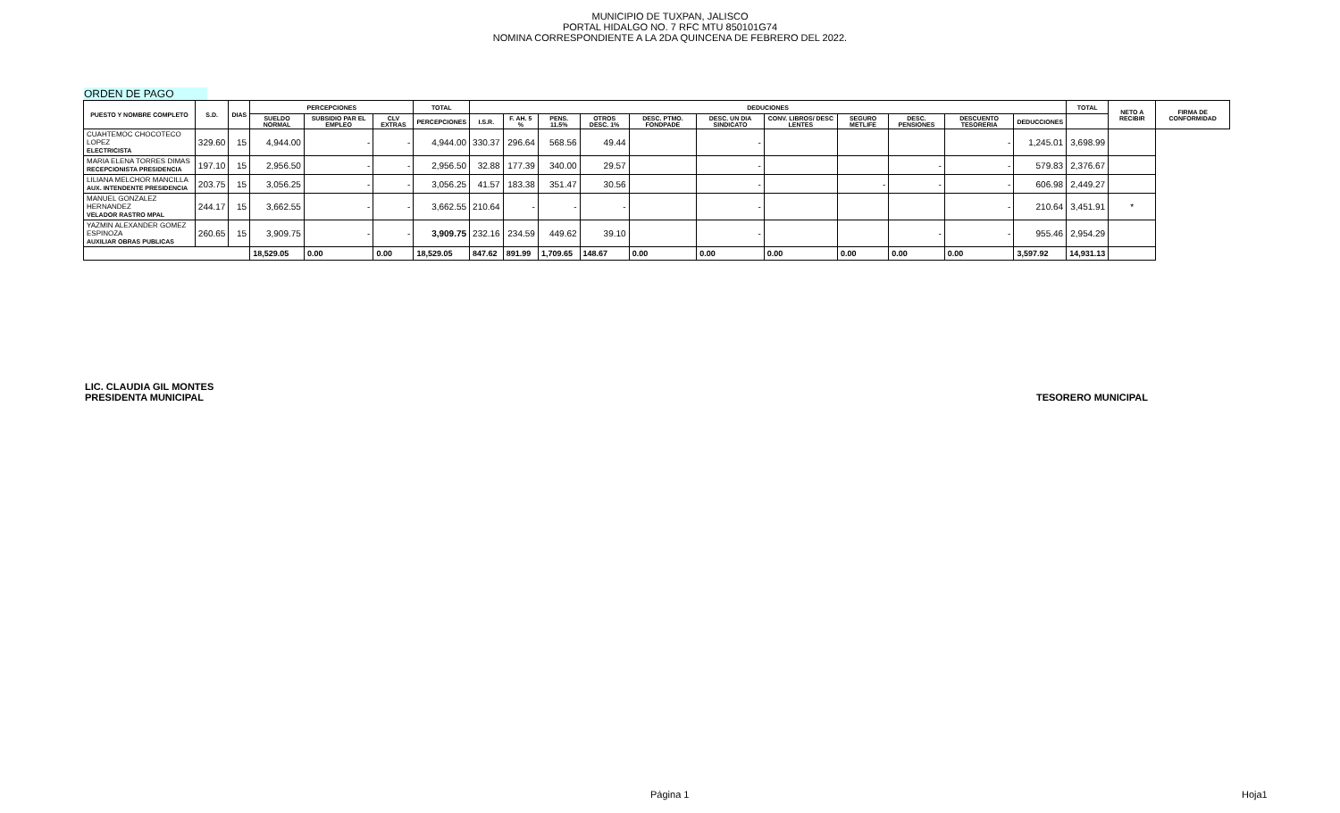MUNICIPIO DE TUXPAN, JALISCO
PORTAL HIDALGO NO. 7 RFC MTU 850101G74
NOMINA CORRESPONDIENTE A LA 2DA QUINCENA DE FEBRERO DEL 2022.
ORDEN DE PAGO
| PUESTO Y NOMBRE COMPLETO | S.D. | DIAS | PERCEPCIONES | | | TOTAL | DEDUCIONES | | | | | | | | | | | TOTAL | NETO A RECIBIR | FIRMA DE CONFORMIDAD |
| --- | --- | --- | --- | --- | --- | --- | --- | --- | --- | --- | --- | --- | --- | --- | --- | --- | --- | --- | --- | --- |
| | | | SUELDO NORMAL | SUBSIDIO PAR EL EMPLEO | CLV EXTRAS | PERCEPCIONES | I.S.R. | F. AH. 5 % | PENS. 11.5% | OTROS DESC. 1% | DESC. PTMO. FONDPADE | DESC. UN DIA SINDICATO | CONV. LIBROS/ DESC LENTES | SEGURO METLIFE | DESC. PENSIONES | DESCUENTO TESORERIA | DEDUCCIONES | | | |
| CUAHTEMOC CHOCOTECO LOPEZ ELECTRICISTA | 329.60 | 15 | 4,944.00 | - | - | 4,944.00 | 330.37 | 296.64 | 568.56 | 49.44 | | - | | | | - | 1,245.01 | 3,698.99 | | |
| MARIA ELENA TORRES DIMAS RECEPCIONISTA PRESIDENCIA | 197.10 | 15 | 2,956.50 | - | - | 2,956.50 | 32.88 | 177.39 | 340.00 | 29.57 | | - | | | - | - | 579.83 | 2,376.67 | | |
| LILIANA MELCHOR MANCILLA AUX. INTENDENTE PRESIDENCIA | 203.75 | 15 | 3,056.25 | - | - | 3,056.25 | 41.57 | 183.38 | 351.47 | 30.56 | | - | | - | - | - | 606.98 | 2,449.27 | | |
| MANUEL GONZALEZ HERNANDEZ VELADOR RASTRO MPAL | 244.17 | 15 | 3,662.55 | - | - | 3,662.55 | 210.64 | - | - | - | | - | | | | - | 210.64 | 3,451.91 | * | |
| YAZMIN ALEXANDER GOMEZ ESPINOZA AUXILIAR OBRAS PUBLICAS | 260.65 | 15 | 3,909.75 | - | - | 3,909.75 | 232.16 | 234.59 | 449.62 | 39.10 | | - | | | - | - | 955.46 | 2,954.29 | | |
| | | | 18,529.05 | 0.00 | 0.00 | 18,529.05 | 847.62 | 891.99 | 1,709.65 | 148.67 | 0.00 | 0.00 | 0.00 | 0.00 | 0.00 | 0.00 | 3,597.92 | 14,931.13 | | |
LIC. CLAUDIA GIL MONTES
PRESIDENTA MUNICIPAL
TESORERO MUNICIPAL
Página 1 Hoja1